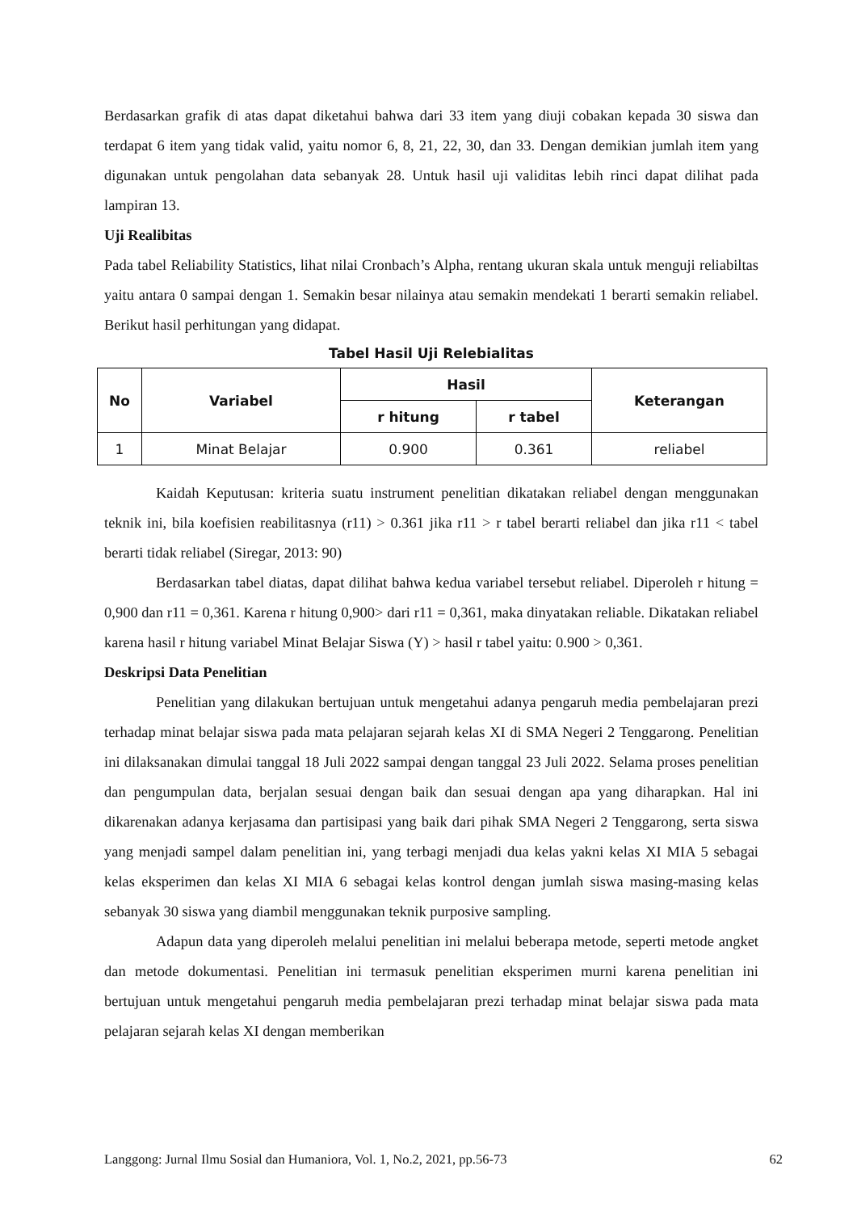Berdasarkan grafik di atas dapat diketahui bahwa dari 33 item yang diuji cobakan kepada 30 siswa dan terdapat 6 item yang tidak valid, yaitu nomor 6, 8, 21, 22, 30, dan 33. Dengan demikian jumlah item yang digunakan untuk pengolahan data sebanyak 28. Untuk hasil uji validitas lebih rinci dapat dilihat pada lampiran 13.
Uji Realibitas
Pada tabel Reliability Statistics, lihat nilai Cronbach’s Alpha, rentang ukuran skala untuk menguji reliabiltas yaitu antara 0 sampai dengan 1. Semakin besar nilainya atau semakin mendekati 1 berarti semakin reliabel. Berikut hasil perhitungan yang didapat.
Tabel Hasil Uji Relebialitas
| No | Variabel | Hasil | | Keterangan |
| --- | --- | --- | --- | --- |
| | | r hitung | r tabel | |
| 1 | Minat Belajar | 0.900 | 0.361 | reliabel |
Kaidah Keputusan: kriteria suatu instrument penelitian dikatakan reliabel dengan menggunakan teknik ini, bila koefisien reabilitasnya (r11) > 0.361 jika r11 > r tabel berarti reliabel dan jika r11 < tabel berarti tidak reliabel (Siregar, 2013: 90)
Berdasarkan tabel diatas, dapat dilihat bahwa kedua variabel tersebut reliabel. Diperoleh r hitung = 0,900 dan r11 = 0,361. Karena r hitung 0,900> dari r11 = 0,361, maka dinyatakan reliable. Dikatakan reliabel karena hasil r hitung variabel Minat Belajar Siswa (Y) > hasil r tabel yaitu: 0.900 > 0,361.
Deskripsi Data Penelitian
Penelitian yang dilakukan bertujuan untuk mengetahui adanya pengaruh media pembelajaran prezi terhadap minat belajar siswa pada mata pelajaran sejarah kelas XI di SMA Negeri 2 Tenggarong. Penelitian ini dilaksanakan dimulai tanggal 18 Juli 2022 sampai dengan tanggal 23 Juli 2022. Selama proses penelitian dan pengumpulan data, berjalan sesuai dengan baik dan sesuai dengan apa yang diharapkan. Hal ini dikarenakan adanya kerjasama dan partisipasi yang baik dari pihak SMA Negeri 2 Tenggarong, serta siswa yang menjadi sampel dalam penelitian ini, yang terbagi menjadi dua kelas yakni kelas XI MIA 5 sebagai kelas eksperimen dan kelas XI MIA 6 sebagai kelas kontrol dengan jumlah siswa masing-masing kelas sebanyak 30 siswa yang diambil menggunakan teknik purposive sampling.
Adapun data yang diperoleh melalui penelitian ini melalui beberapa metode, seperti metode angket dan metode dokumentasi. Penelitian ini termasuk penelitian eksperimen murni karena penelitian ini bertujuan untuk mengetahui pengaruh media pembelajaran prezi terhadap minat belajar siswa pada mata pelajaran sejarah kelas XI dengan memberikan
Langgong: Jurnal Ilmu Sosial dan Humaniora, Vol. 1, No.2, 2021, pp.56-73 62